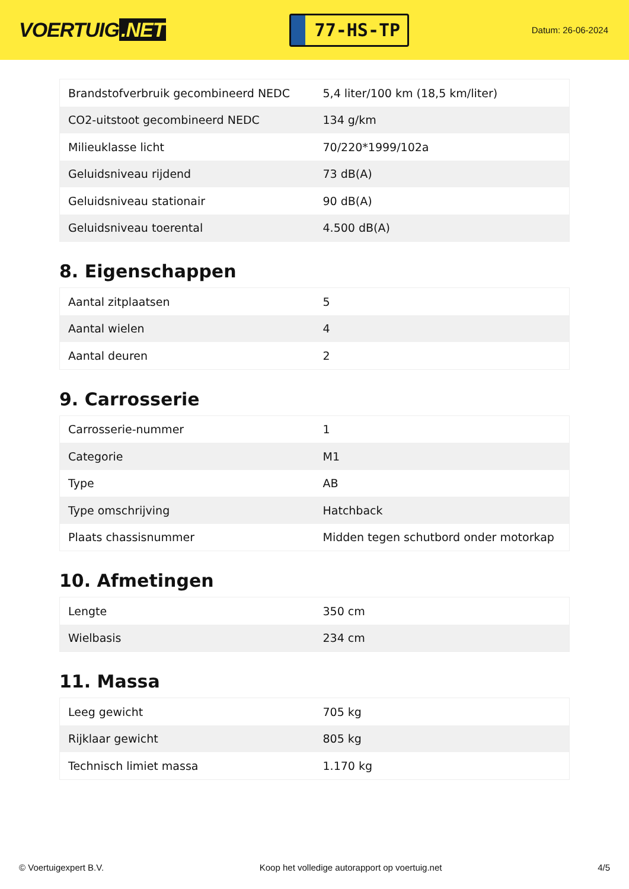VOERTUIG.NET
77-HS-TP
Datum: 26-06-2024
| Brandstofverbruik gecombineerd NEDC | 5,4 liter/100 km (18,5 km/liter) |
| CO2-uitstoot gecombineerd NEDC | 134 g/km |
| Milieuklasse licht | 70/220*1999/102a |
| Geluidsniveau rijdend | 73 dB(A) |
| Geluidsniveau stationair | 90 dB(A) |
| Geluidsniveau toerental | 4.500 dB(A) |
8. Eigenschappen
| Aantal zitplaatsen | 5 |
| Aantal wielen | 4 |
| Aantal deuren | 2 |
9. Carrosserie
| Carrosserie-nummer | 1 |
| Categorie | M1 |
| Type | AB |
| Type omschrijving | Hatchback |
| Plaats chassisnummer | Midden tegen schutbord onder motorkap |
10. Afmetingen
| Lengte | 350 cm |
| Wielbasis | 234 cm |
11. Massa
| Leeg gewicht | 705 kg |
| Rijklaar gewicht | 805 kg |
| Technisch limiet massa | 1.170 kg |
© Voertuigexpert B.V. Koop het volledige autorapport op voertuig.net 4/5